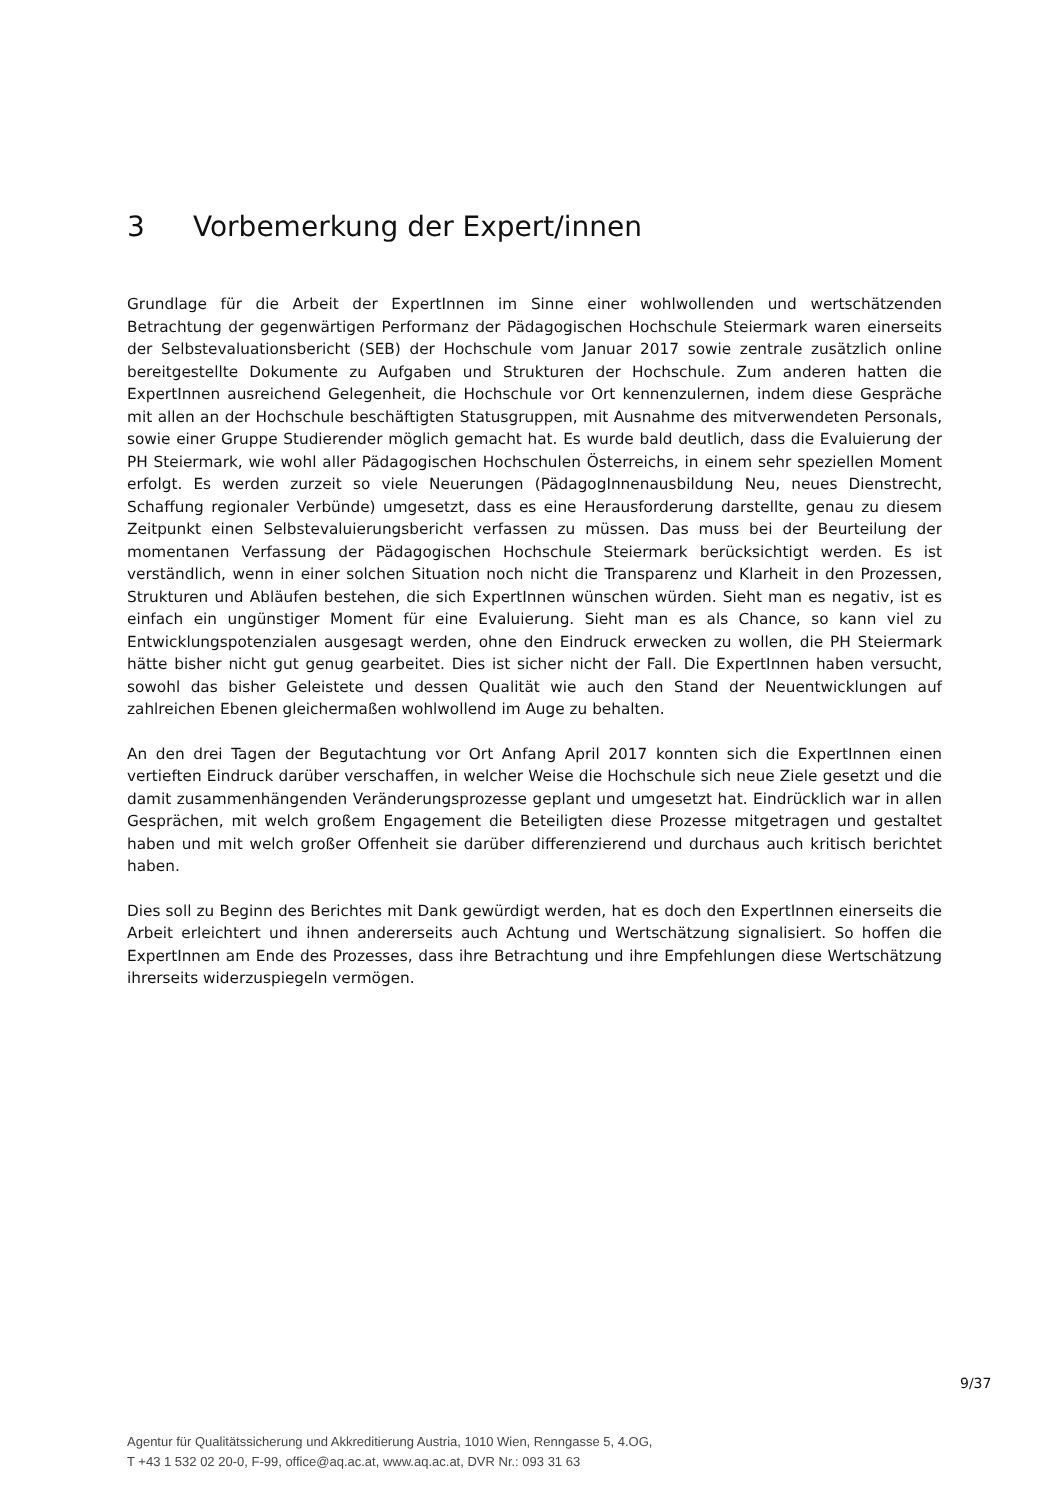3 Vorbemerkung der Expert/innen
Grundlage für die Arbeit der ExpertInnen im Sinne einer wohlwollenden und wertschätzenden Betrachtung der gegenwärtigen Performanz der Pädagogischen Hochschule Steiermark waren einerseits der Selbstevaluationsbericht (SEB) der Hochschule vom Januar 2017 sowie zentrale zusätzlich online bereitgestellte Dokumente zu Aufgaben und Strukturen der Hochschule. Zum anderen hatten die ExpertInnen ausreichend Gelegenheit, die Hochschule vor Ort kennenzulernen, indem diese Gespräche mit allen an der Hochschule beschäftigten Statusgruppen, mit Ausnahme des mitverwendeten Personals, sowie einer Gruppe Studierender möglich gemacht hat. Es wurde bald deutlich, dass die Evaluierung der PH Steiermark, wie wohl aller Pädagogischen Hochschulen Österreichs, in einem sehr speziellen Moment erfolgt. Es werden zurzeit so viele Neuerungen (PädagogInnenausbildung Neu, neues Dienstrecht, Schaffung regionaler Verbünde) umgesetzt, dass es eine Herausforderung darstellte, genau zu diesem Zeitpunkt einen Selbstevaluierungsbericht verfassen zu müssen. Das muss bei der Beurteilung der momentanen Verfassung der Pädagogischen Hochschule Steiermark berücksichtigt werden. Es ist verständlich, wenn in einer solchen Situation noch nicht die Transparenz und Klarheit in den Prozessen, Strukturen und Abläufen bestehen, die sich ExpertInnen wünschen würden. Sieht man es negativ, ist es einfach ein ungünstiger Moment für eine Evaluierung. Sieht man es als Chance, so kann viel zu Entwicklungspotenzialen ausgesagt werden, ohne den Eindruck erwecken zu wollen, die PH Steiermark hätte bisher nicht gut genug gearbeitet. Dies ist sicher nicht der Fall. Die ExpertInnen haben versucht, sowohl das bisher Geleistete und dessen Qualität wie auch den Stand der Neuentwicklungen auf zahlreichen Ebenen gleichermaßen wohlwollend im Auge zu behalten.
An den drei Tagen der Begutachtung vor Ort Anfang April 2017 konnten sich die ExpertInnen einen vertieften Eindruck darüber verschaffen, in welcher Weise die Hochschule sich neue Ziele gesetzt und die damit zusammenhängenden Veränderungsprozesse geplant und umgesetzt hat. Eindrücklich war in allen Gesprächen, mit welch großem Engagement die Beteiligten diese Prozesse mitgetragen und gestaltet haben und mit welch großer Offenheit sie darüber differenzierend und durchaus auch kritisch berichtet haben.
Dies soll zu Beginn des Berichtes mit Dank gewürdigt werden, hat es doch den ExpertInnen einerseits die Arbeit erleichtert und ihnen andererseits auch Achtung und Wertschätzung signalisiert. So hoffen die ExpertInnen am Ende des Prozesses, dass ihre Betrachtung und ihre Empfehlungen diese Wertschätzung ihrerseits widerzuspiegeln vermögen.
9/37
Agentur für Qualitätssicherung und Akkreditierung Austria, 1010 Wien, Renngasse 5, 4.OG,
T +43 1 532 02 20-0, F-99, office@aq.ac.at, www.aq.ac.at, DVR Nr.: 093 31 63